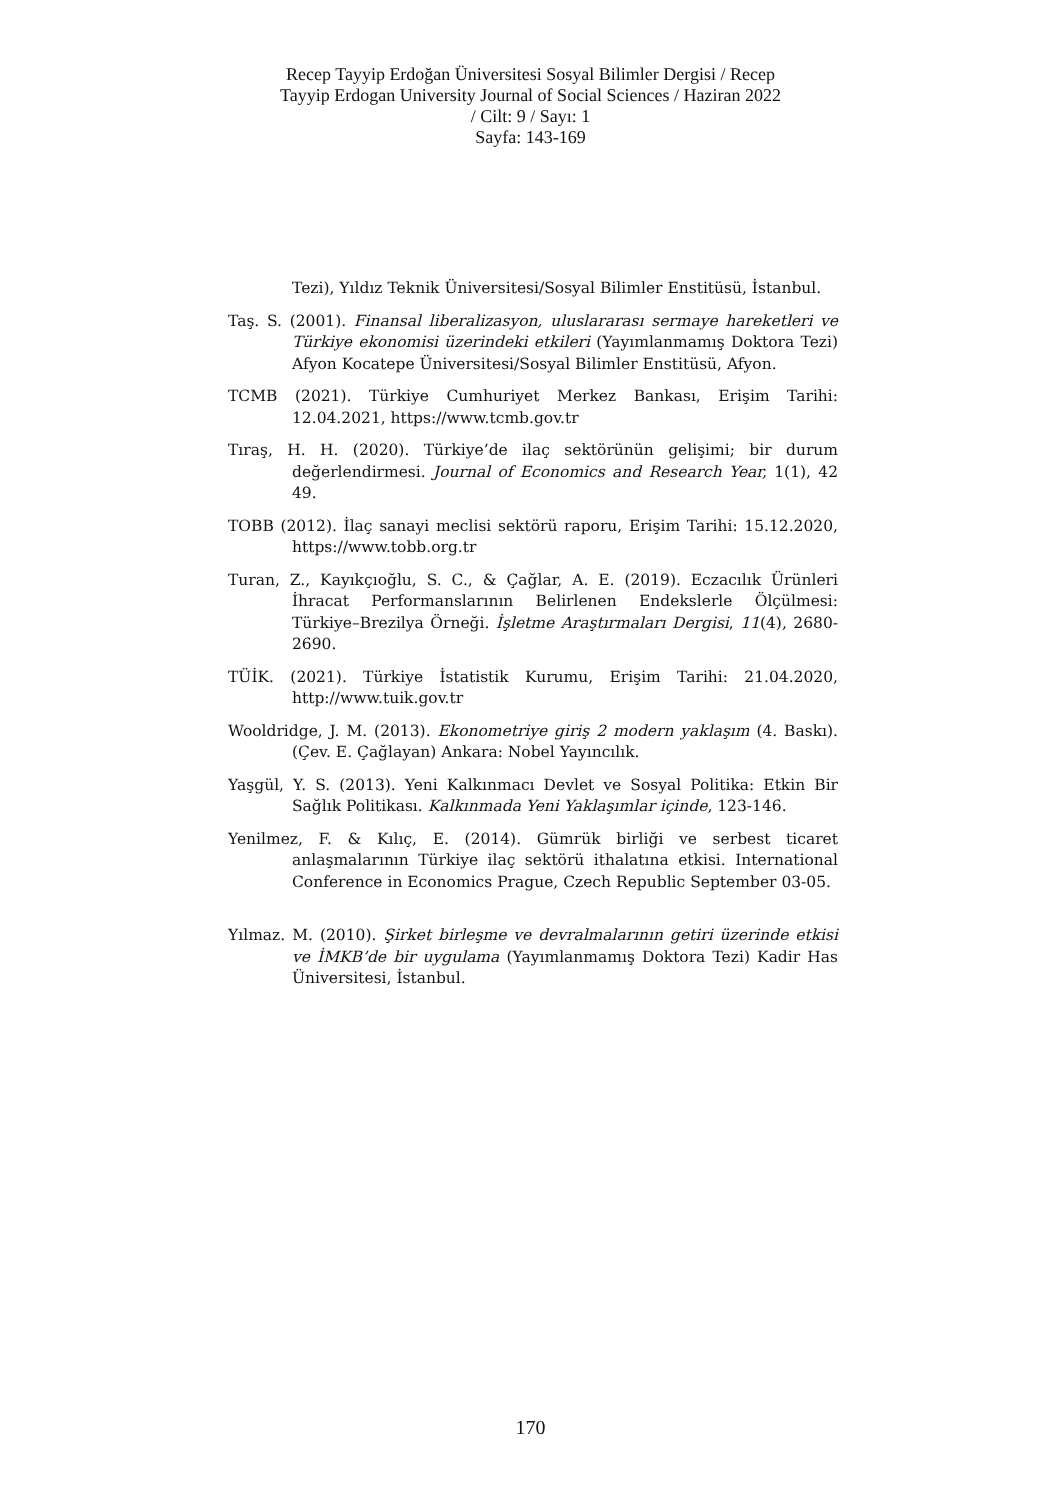Recep Tayyip Erdoğan Üniversitesi Sosyal Bilimler Dergisi / Recep
Tayyip Erdogan University Journal of Social Sciences / Haziran 2022
/ Cilt: 9 / Sayı: 1
Sayfa: 143-169
Tezi), Yıldız Teknik Üniversitesi/Sosyal Bilimler Enstitüsü, İstanbul.
Taş. S. (2001). Finansal liberalizasyon, uluslararası sermaye hareketleri ve Türkiye ekonomisi üzerindeki etkileri (Yayımlanmamış Doktora Tezi) Afyon Kocatepe Üniversitesi/Sosyal Bilimler Enstitüsü, Afyon.
TCMB (2021). Türkiye Cumhuriyet Merkez Bankası, Erişim Tarihi: 12.04.2021, https://www.tcmb.gov.tr
Tıraş, H. H. (2020). Türkiye’de ilaç sektörünün gelişimi; bir durum değerlendirmesi. Journal of Economics and Research Year, 1(1), 42 49.
TOBB (2012). İlaç sanayi meclisi sektörü raporu, Erişim Tarihi: 15.12.2020, https://www.tobb.org.tr
Turan, Z., Kayıkçıoğlu, S. C., & Çağlar, A. E. (2019). Eczacılık Ürünleri İhracat Performanslarının Belirlenen Endekslerle Ölçülmesi: Türkiye–Brezilya Örneği. İşletme Araştırmaları Dergisi, 11(4), 2680-2690.
TÜİK. (2021). Türkiye İstatistik Kurumu, Erişim Tarihi: 21.04.2020, http://www.tuik.gov.tr
Wooldridge, J. M. (2013). Ekonometriye giriş 2 modern yaklaşım (4. Baskı). (Çev. E. Çağlayan) Ankara: Nobel Yayıncılık.
Yaşgül, Y. S. (2013). Yeni Kalkınmacı Devlet ve Sosyal Politika: Etkin Bir Sağlık Politikası. Kalkınmada Yeni Yaklaşımlar içinde, 123-146.
Yenilmez, F. & Kılıç, E. (2014). Gümrük birliği ve serbest ticaret anlaşmalarının Türkiye ilaç sektörü ithalatına etkisi. International Conference in Economics Prague, Czech Republic September 03-05.
Yılmaz. M. (2010). Şirket birleşme ve devralmalarının getiri üzerinde etkisi ve İMKB’de bir uygulama (Yayımlanmamış Doktora Tezi) Kadir Has Üniversitesi, İstanbul.
170